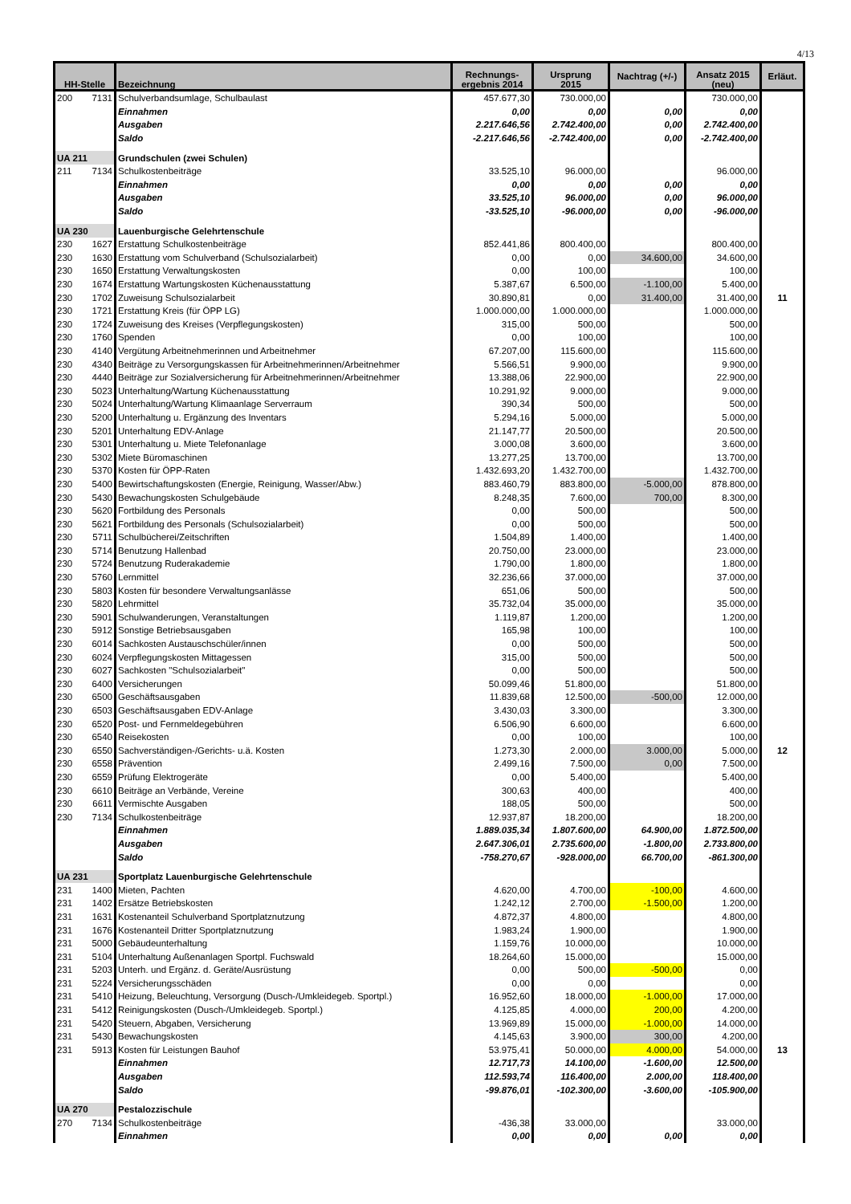4/13
| HH-Stelle | | Bezeichnung | Rechnungs- ergebnis 2014 | Ursprung 2015 | Nachtrag (+/-) | Ansatz 2015 (neu) | Erläut. |
| --- | --- | --- | --- | --- | --- | --- | --- |
| 200 | 7131 | Schulverbandsumlage, Schulbaulast | 457.677,30 | 730.000,00 | | 730.000,00 | |
| | | Einnahmen | 0,00 | 0,00 | 0,00 | 0,00 | |
| | | Ausgaben | 2.217.646,56 | 2.742.400,00 | 0,00 | 2.742.400,00 | |
| | | Saldo | -2.217.646,56 | -2.742.400,00 | 0,00 | -2.742.400,00 | |
| UA 211 | | Grundschulen (zwei Schulen) | | | | | |
| 211 | 7134 | Schulkostenbeiträge | 33.525,10 | 96.000,00 | | 96.000,00 | |
| | | Einnahmen | 0,00 | 0,00 | 0,00 | 0,00 | |
| | | Ausgaben | 33.525,10 | 96.000,00 | 0,00 | 96.000,00 | |
| | | Saldo | -33.525,10 | -96.000,00 | 0,00 | -96.000,00 | |
| UA 230 | | Lauenburgische Gelehrtenschule | | | | | |
| 230 | 1627 | Erstattung Schulkostenbeiträge | 852.441,86 | 800.400,00 | | 800.400,00 | |
| 230 | 1630 | Erstattung vom Schulverband (Schulsozialarbeit) | 0,00 | 0,00 | 34.600,00 | 34.600,00 | |
| 230 | 1650 | Erstattung Verwaltungskosten | 0,00 | 100,00 | | 100,00 | |
| 230 | 1674 | Erstattung Wartungskosten Küchenausstattung | 5.387,67 | 6.500,00 | -1.100,00 | 5.400,00 | |
| 230 | 1702 | Zuweisung Schulsozialarbeit | 30.890,81 | 0,00 | 31.400,00 | 31.400,00 | 11 |
| 230 | 1721 | Erstattung Kreis (für ÖPP LG) | 1.000.000,00 | 1.000.000,00 | | 1.000.000,00 | |
| 230 | 1724 | Zuweisung des Kreises (Verpflegungskosten) | 315,00 | 500,00 | | 500,00 | |
| 230 | 1760 | Spenden | 0,00 | 100,00 | | 100,00 | |
| 230 | 4140 | Vergütung Arbeitnehmerinnen und Arbeitnehmer | 67.207,00 | 115.600,00 | | 115.600,00 | |
| 230 | 4340 | Beiträge zu Versorgungskassen für Arbeitnehmerinnen/Arbeitnehmer | 5.566,51 | 9.900,00 | | 9.900,00 | |
| 230 | 4440 | Beiträge zur Sozialversicherung für Arbeitnehmerinnen/Arbeitnehmer | 13.388,06 | 22.900,00 | | 22.900,00 | |
| 230 | 5023 | Unterhaltung/Wartung Küchenausstattung | 10.291,92 | 9.000,00 | | 9.000,00 | |
| 230 | 5024 | Unterhaltung/Wartung Klimaanlage Serverraum | 390,34 | 500,00 | | 500,00 | |
| 230 | 5200 | Unterhaltung u. Ergänzung des Inventars | 5.294,16 | 5.000,00 | | 5.000,00 | |
| 230 | 5201 | Unterhaltung EDV-Anlage | 21.147,77 | 20.500,00 | | 20.500,00 | |
| 230 | 5301 | Unterhaltung u. Miete Telefonanlage | 3.000,08 | 3.600,00 | | 3.600,00 | |
| 230 | 5302 | Miete Büromaschinen | 13.277,25 | 13.700,00 | | 13.700,00 | |
| 230 | 5370 | Kosten für ÖPP-Raten | 1.432.693,20 | 1.432.700,00 | | 1.432.700,00 | |
| 230 | 5400 | Bewirtschaftungskosten (Energie, Reinigung, Wasser/Abw.) | 883.460,79 | 883.800,00 | -5.000,00 | 878.800,00 | |
| 230 | 5430 | Bewachungskosten Schulgebäude | 8.248,35 | 7.600,00 | 700,00 | 8.300,00 | |
| 230 | 5620 | Fortbildung des Personals | 0,00 | 500,00 | | 500,00 | |
| 230 | 5621 | Fortbildung des Personals (Schulsozialarbeit) | 0,00 | 500,00 | | 500,00 | |
| 230 | 5711 | Schulbücherei/Zeitschriften | 1.504,89 | 1.400,00 | | 1.400,00 | |
| 230 | 5714 | Benutzung Hallenbad | 20.750,00 | 23.000,00 | | 23.000,00 | |
| 230 | 5724 | Benutzung Ruderakademie | 1.790,00 | 1.800,00 | | 1.800,00 | |
| 230 | 5760 | Lernmittel | 32.236,66 | 37.000,00 | | 37.000,00 | |
| 230 | 5803 | Kosten für besondere Verwaltungsanlässe | 651,06 | 500,00 | | 500,00 | |
| 230 | 5820 | Lehrmittel | 35.732,04 | 35.000,00 | | 35.000,00 | |
| 230 | 5901 | Schulwanderungen, Veranstaltungen | 1.119,87 | 1.200,00 | | 1.200,00 | |
| 230 | 5912 | Sonstige Betriebsausgaben | 165,98 | 100,00 | | 100,00 | |
| 230 | 6014 | Sachkosten Austauschschüler/innen | 0,00 | 500,00 | | 500,00 | |
| 230 | 6024 | Verpflegungskosten Mittagessen | 315,00 | 500,00 | | 500,00 | |
| 230 | 6027 | Sachkosten "Schulsozialarbeit" | 0,00 | 500,00 | | 500,00 | |
| 230 | 6400 | Versicherungen | 50.099,46 | 51.800,00 | | 51.800,00 | |
| 230 | 6500 | Geschäftsausgaben | 11.839,68 | 12.500,00 | -500,00 | 12.000,00 | |
| 230 | 6503 | Geschäftsausgaben EDV-Anlage | 3.430,03 | 3.300,00 | | 3.300,00 | |
| 230 | 6520 | Post- und Fernmeldegebühren | 6.506,90 | 6.600,00 | | 6.600,00 | |
| 230 | 6540 | Reisekosten | 0,00 | 100,00 | | 100,00 | |
| 230 | 6550 | Sachverständigen-/Gerichts- u.ä. Kosten | 1.273,30 | 2.000,00 | 3.000,00 | 5.000,00 | 12 |
| 230 | 6558 | Prävention | 2.499,16 | 7.500,00 | 0,00 | 7.500,00 | |
| 230 | 6559 | Prüfung Elektrogeräte | 0,00 | 5.400,00 | | 5.400,00 | |
| 230 | 6610 | Beiträge an Verbände, Vereine | 300,63 | 400,00 | | 400,00 | |
| 230 | 6611 | Vermischte Ausgaben | 188,05 | 500,00 | | 500,00 | |
| 230 | 7134 | Schulkostenbeiträge | 12.937,87 | 18.200,00 | | 18.200,00 | |
| | | Einnahmen | 1.889.035,34 | 1.807.600,00 | 64.900,00 | 1.872.500,00 | |
| | | Ausgaben | 2.647.306,01 | 2.735.600,00 | -1.800,00 | 2.733.800,00 | |
| | | Saldo | -758.270,67 | -928.000,00 | 66.700,00 | -861.300,00 | |
| UA 231 | | Sportplatz Lauenburgische Gelehrtenschule | | | | | |
| 231 | 1400 | Mieten, Pachten | 4.620,00 | 4.700,00 | -100,00 | 4.600,00 | |
| 231 | 1402 | Ersätze Betriebskosten | 1.242,12 | 2.700,00 | -1.500,00 | 1.200,00 | |
| 231 | 1631 | Kostenanteil Schulverband Sportplatznutzung | 4.872,37 | 4.800,00 | | 4.800,00 | |
| 231 | 1676 | Kostenanteil Dritter Sportplatznutzung | 1.983,24 | 1.900,00 | | 1.900,00 | |
| 231 | 5000 | Gebäudeunterhaltung | 1.159,76 | 10.000,00 | | 10.000,00 | |
| 231 | 5104 | Unterhaltung Außenanlagen Sportpl. Fuchswald | 18.264,60 | 15.000,00 | | 15.000,00 | |
| 231 | 5203 | Unterh. und Ergänz. d. Geräte/Ausrüstung | 0,00 | 500,00 | -500,00 | 0,00 | |
| 231 | 5224 | Versicherungsschäden | 0,00 | 0,00 | | 0,00 | |
| 231 | 5410 | Heizung, Beleuchtung, Versorgung (Dusch-/Umkleidegeb. Sportpl.) | 16.952,60 | 18.000,00 | -1.000,00 | 17.000,00 | |
| 231 | 5412 | Reinigungskosten (Dusch-/Umkleidegeb. Sportpl.) | 4.125,85 | 4.000,00 | 200,00 | 4.200,00 | |
| 231 | 5420 | Steuern, Abgaben, Versicherung | 13.969,89 | 15.000,00 | -1.000,00 | 14.000,00 | |
| 231 | 5430 | Bewachungskosten | 4.145,63 | 3.900,00 | 300,00 | 4.200,00 | |
| 231 | 5913 | Kosten für Leistungen Bauhof | 53.975,41 | 50.000,00 | 4.000,00 | 54.000,00 | 13 |
| | | Einnahmen | 12.717,73 | 14.100,00 | -1.600,00 | 12.500,00 | |
| | | Ausgaben | 112.593,74 | 116.400,00 | 2.000,00 | 118.400,00 | |
| | | Saldo | -99.876,01 | -102.300,00 | -3.600,00 | -105.900,00 | |
| UA 270 | | Pestalozzischule | | | | | |
| 270 | 7134 | Schulkostenbeiträge | -436,38 | 33.000,00 | | 33.000,00 | |
| | | Einnahmen | 0,00 | 0,00 | 0,00 | 0,00 | |